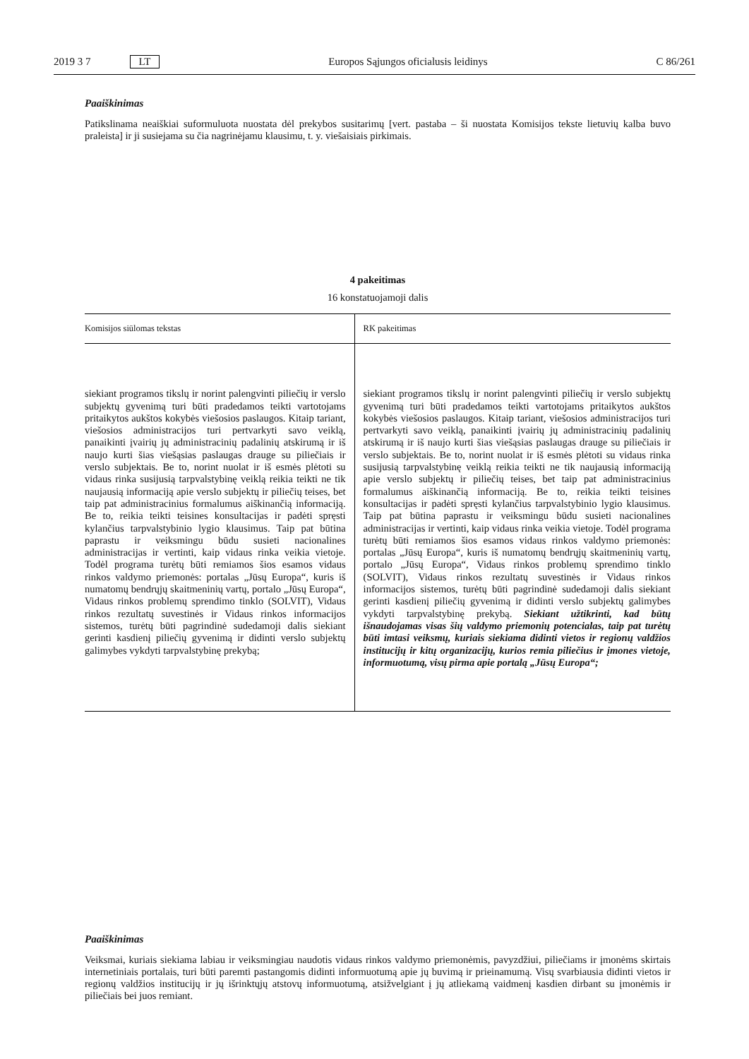2019 3 7 LT Europos Sąjungos oficialusis leidinys C 86/261
Paaiškinimas
Patikslinama neaiškiai suformuluota nuostata dėl prekybos susitarimų [vert. pastaba – ši nuostata Komisijos tekste lietuvių kalba buvo praleista] ir ji susiejama su čia nagrinėjamu klausimu, t. y. viešaisiais pirkimais.
4 pakeitimas
16 konstatuojamoji dalis
| Komisijos siūlomas tekstas | RK pakeitimas |
| --- | --- |
| siekiant programos tikslų ir norint palengvinti piliečių ir verslo subjektų gyvenimą turi būti pradedamos teikti vartotojams pritaikytos aukštos kokybės viešosios paslaugos. Kitaip tariant, viešosios administracijos turi pertvarkyti savo veiklą, panaikinti įvairių jų administracinių padalinių atskirumą ir iš naujo kurti šias viešąsias paslaugas drauge su piliečiais ir verslo subjektais. Be to, norint nuolat ir iš esmės plėtoti su vidaus rinka susijusią tarpvalstybinę veiklą reikia teikti ne tik naujausią informaciją apie verslo subjektų ir piliečių teises, bet taip pat administracinius formalumus aiškinančią informaciją. Be to, reikia teikti teisines konsultacijas ir padėti spręsti kylančius tarpvalstybinio lygio klausimus. Taip pat būtina paprastu ir veiksmingu būdu susieti nacionalines administracijas ir vertinti, kaip vidaus rinka veikia vietoje. Todėl programa turėtų būti remiamos šios esamos vidaus rinkos valdymo priemonės: portalas „Jūsų Europa“, kuris iš numatomų bendrųjų skaitmeninių vartų, portalo „Jūsų Europa“, Vidaus rinkos problemų sprendimo tinklo (SOLVIT), Vidaus rinkos rezultatų suvestinės ir Vidaus rinkos informacijos sistemos, turėtų būti pagrindinė sudedamoji dalis siekiant gerinti kasdienį piliečių gyvenimą ir didinti verslo subjektų galimybes vykdyti tarpvalstybinę prekybą; | siekiant programos tikslų ir norint palengvinti piliečių ir verslo subjektų gyvenimą turi būti pradedamos teikti vartotojams pritaikytos aukštos kokybės viešosios paslaugos. Kitaip tariant, viešosios administracijos turi pertvarkyti savo veiklą, panaikinti įvairių jų administracinių padalinių atskirumą ir iš naujo kurti šias viešąsias paslaugas drauge su piliečiais ir verslo subjektais. Be to, norint nuolat ir iš esmės plėtoti su vidaus rinka susijusią tarpvalstybinę veiklą reikia teikti ne tik naujausią informaciją apie verslo subjektų ir piliečių teises, bet taip pat administracinius formalumus aiškinančią informaciją. Be to, reikia teikti teisines konsultacijas ir padėti spręsti kylančius tarpvalstybinio lygio klausimus. Taip pat būtina paprastu ir veiksmingu būdu susieti nacionalines administracijas ir vertinti, kaip vidaus rinka veikia vietoje. Todėl programa turėtų būti remiamos šios esamos vidaus rinkos valdymo priemonės: portalas „Jūsų Europa“, kuris iš numatomų bendrųjų skaitmeninių vartų, portalo „Jūsų Europa“, Vidaus rinkos problemų sprendimo tinklo (SOLVIT), Vidaus rinkos rezultatų suvestinės ir Vidaus rinkos informacijos sistemos, turėtų būti pagrindinė sudedamoji dalis siekiant gerinti kasdienį piliečių gyvenimą ir didinti verslo subjektų galimybes vykdyti tarpvalstybinę prekybą. Siekiant užtikrinti, kad būtų išnaudojamas visas šių valdymo priemonių potencialas, taip pat turėtų būti imtasi veiksmų, kuriais siekiama didinti vietos ir regionų valdžios institucijų ir kitų organizacijų, kurios remia piliečius ir įmones vietoje, informuotumą, visų pirma apie portalą „Jūsų Europa“; |
Paaiškinimas
Veiksmai, kuriais siekiama labiau ir veiksmingiau naudotis vidaus rinkos valdymo priemonėmis, pavyzdžiui, piliečiams ir įmonėms skirtais internetiniais portalais, turi būti paremti pastangomis didinti informuotumą apie jų buvimą ir prieinamumą. Visų svarbiausia didinti vietos ir regionų valdžios institucijų ir jų išrinktųjų atstovų informuotumą, atsižvelgiant į jų atliekamą vaidmenį kasdien dirbant su įmonėmis ir piliečiais bei juos remiant.